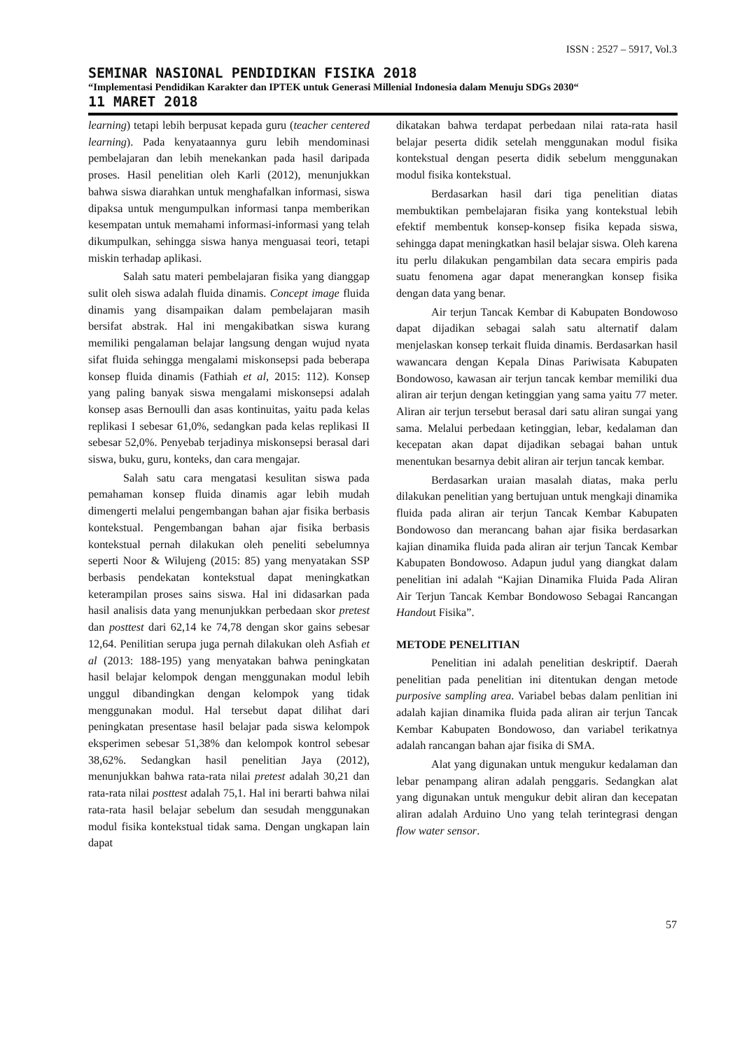ISSN : 2527 – 5917, Vol.3
SEMINAR NASIONAL PENDIDIKAN FISIKA 2018
“Implementasi Pendidikan Karakter dan IPTEK untuk Generasi Millenial Indonesia dalam Menuju SDGs 2030“
11 MARET 2018
learning) tetapi lebih berpusat kepada guru (teacher centered learning). Pada kenyataannya guru lebih mendominasi pembelajaran dan lebih menekankan pada hasil daripada proses. Hasil penelitian oleh Karli (2012), menunjukkan bahwa siswa diarahkan untuk menghafalkan informasi, siswa dipaksa untuk mengumpulkan informasi tanpa memberikan kesempatan untuk memahami informasi-informasi yang telah dikumpulkan, sehingga siswa hanya menguasai teori, tetapi miskin terhadap aplikasi.
Salah satu materi pembelajaran fisika yang dianggap sulit oleh siswa adalah fluida dinamis. Concept image fluida dinamis yang disampaikan dalam pembelajaran masih bersifat abstrak. Hal ini mengakibatkan siswa kurang memiliki pengalaman belajar langsung dengan wujud nyata sifat fluida sehingga mengalami miskonsepsi pada beberapa konsep fluida dinamis (Fathiah et al, 2015: 112). Konsep yang paling banyak siswa mengalami miskonsepsi adalah konsep asas Bernoulli dan asas kontinuitas, yaitu pada kelas replikasi I sebesar 61,0%, sedangkan pada kelas replikasi II sebesar 52,0%. Penyebab terjadinya miskonsepsi berasal dari siswa, buku, guru, konteks, dan cara mengajar.
Salah satu cara mengatasi kesulitan siswa pada pemahaman konsep fluida dinamis agar lebih mudah dimengerti melalui pengembangan bahan ajar fisika berbasis kontekstual. Pengembangan bahan ajar fisika berbasis kontekstual pernah dilakukan oleh peneliti sebelumnya seperti Noor & Wilujeng (2015: 85) yang menyatakan SSP berbasis pendekatan kontekstual dapat meningkatkan keterampilan proses sains siswa. Hal ini didasarkan pada hasil analisis data yang menunjukkan perbedaan skor pretest dan posttest dari 62,14 ke 74,78 dengan skor gains sebesar 12,64. Penilitian serupa juga pernah dilakukan oleh Asfiah et al (2013: 188-195) yang menyatakan bahwa peningkatan hasil belajar kelompok dengan menggunakan modul lebih unggul dibandingkan dengan kelompok yang tidak menggunakan modul. Hal tersebut dapat dilihat dari peningkatan presentase hasil belajar pada siswa kelompok eksperimen sebesar 51,38% dan kelompok kontrol sebesar 38,62%. Sedangkan hasil penelitian Jaya (2012), menunjukkan bahwa rata-rata nilai pretest adalah 30,21 dan rata-rata nilai posttest adalah 75,1. Hal ini berarti bahwa nilai rata-rata hasil belajar sebelum dan sesudah menggunakan modul fisika kontekstual tidak sama. Dengan ungkapan lain dapat
dikatakan bahwa terdapat perbedaan nilai rata-rata hasil belajar peserta didik setelah menggunakan modul fisika kontekstual dengan peserta didik sebelum menggunakan modul fisika kontekstual.
Berdasarkan hasil dari tiga penelitian diatas membuktikan pembelajaran fisika yang kontekstual lebih efektif membentuk konsep-konsep fisika kepada siswa, sehingga dapat meningkatkan hasil belajar siswa. Oleh karena itu perlu dilakukan pengambilan data secara empiris pada suatu fenomena agar dapat menerangkan konsep fisika dengan data yang benar.
Air terjun Tancak Kembar di Kabupaten Bondowoso dapat dijadikan sebagai salah satu alternatif dalam menjelaskan konsep terkait fluida dinamis. Berdasarkan hasil wawancara dengan Kepala Dinas Pariwisata Kabupaten Bondowoso, kawasan air terjun tancak kembar memiliki dua aliran air terjun dengan ketinggian yang sama yaitu 77 meter. Aliran air terjun tersebut berasal dari satu aliran sungai yang sama. Melalui perbedaan ketinggian, lebar, kedalaman dan kecepatan akan dapat dijadikan sebagai bahan untuk menentukan besarnya debit aliran air terjun tancak kembar.
Berdasarkan uraian masalah diatas, maka perlu dilakukan penelitian yang bertujuan untuk mengkaji dinamika fluida pada aliran air terjun Tancak Kembar Kabupaten Bondowoso dan merancang bahan ajar fisika berdasarkan kajian dinamika fluida pada aliran air terjun Tancak Kembar Kabupaten Bondowoso. Adapun judul yang diangkat dalam penelitian ini adalah “Kajian Dinamika Fluida Pada Aliran Air Terjun Tancak Kembar Bondowoso Sebagai Rancangan Handout Fisika”.
METODE PENELITIAN
Penelitian ini adalah penelitian deskriptif. Daerah penelitian pada penelitian ini ditentukan dengan metode purposive sampling area. Variabel bebas dalam penlitian ini adalah kajian dinamika fluida pada aliran air terjun Tancak Kembar Kabupaten Bondowoso, dan variabel terikatnya adalah rancangan bahan ajar fisika di SMA.
Alat yang digunakan untuk mengukur kedalaman dan lebar penampang aliran adalah penggaris. Sedangkan alat yang digunakan untuk mengukur debit aliran dan kecepatan aliran adalah Arduino Uno yang telah terintegrasi dengan flow water sensor.
57